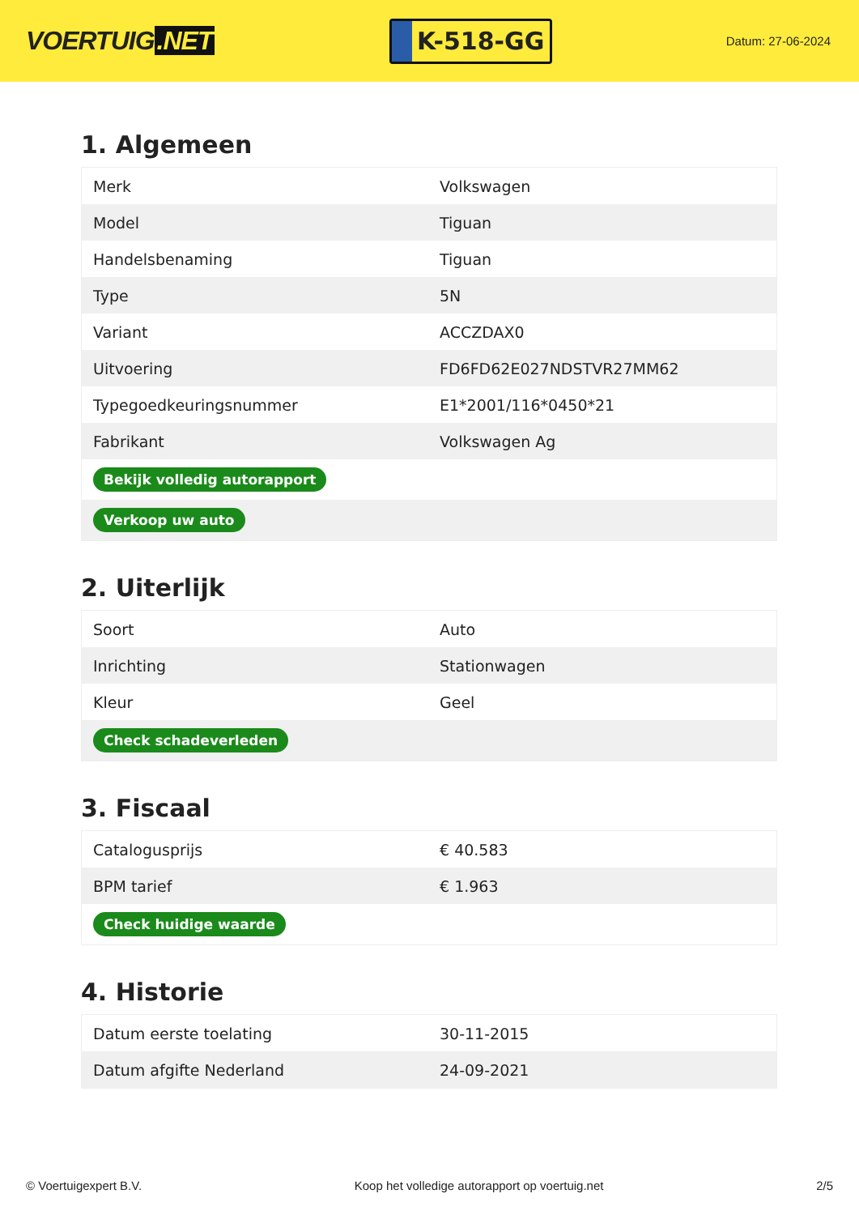VOERTUIG.NET
K-518-GG
Datum: 27-06-2024
1. Algemeen
| Merk | Volkswagen |
| Model | Tiguan |
| Handelsbenaming | Tiguan |
| Type | 5N |
| Variant | ACCZDAX0 |
| Uitvoering | FD6FD62E027NDSTVR27MM62 |
| Typegoedkeuringsnummer | E1*2001/116*0450*21 |
| Fabrikant | Volkswagen Ag |
| Bekijk volledig autorapport | |
| Verkoop uw auto | |
2. Uiterlijk
| Soort | Auto |
| Inrichting | Stationwagen |
| Kleur | Geel |
| Check schadeverleden | |
3. Fiscaal
| Catalogusprijs | € 40.583 |
| BPM tarief | € 1.963 |
| Check huidige waarde | |
4. Historie
| Datum eerste toelating | 30-11-2015 |
| Datum afgifte Nederland | 24-09-2021 |
© Voertuigexpert B.V. Koop het volledige autorapport op voertuig.net 2/5